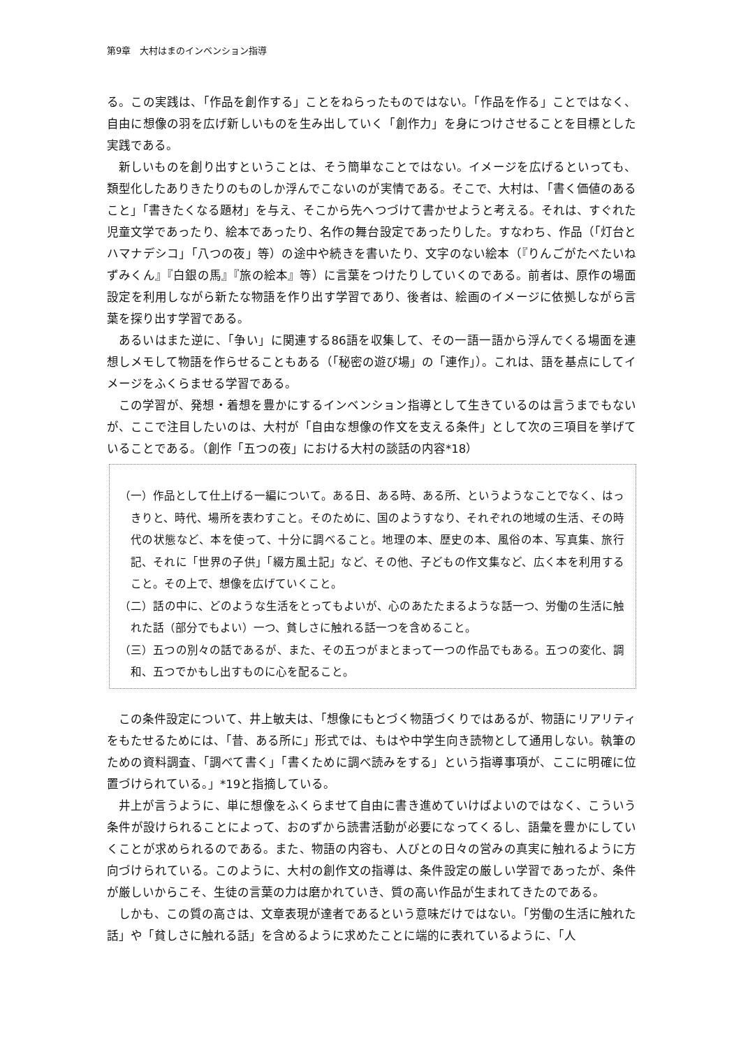第9章　大村はまのインベンション指導
る。この実践は、「作品を創作する」ことをねらったものではない。「作品を作る」ことではなく、自由に想像の羽を広げ新しいものを生み出していく「創作力」を身につけさせることを目標とした実践である。
新しいものを創り出すということは、そう簡単なことではない。イメージを広げるといっても、類型化したありきたりのものしか浮んでこないのが実情である。そこで、大村は、「書く価値のあること」「書きたくなる題材」を与え、そこから先へつづけて書かせようと考える。それは、すぐれた児童文学であったり、絵本であったり、名作の舞台設定であったりした。すなわち、作品（「灯台とハマナデシコ」「八つの夜」等）の途中や続きを書いたり、文字のない絵本（『りんごがたべたいねずみくん』『白銀の馬』『旅の絵本』等）に言葉をつけたりしていくのである。前者は、原作の場面設定を利用しながら新たな物語を作り出す学習であり、後者は、絵画のイメージに依拠しながら言葉を探り出す学習である。
あるいはまた逆に、「争い」に関連する86語を収集して、その一語一語から浮んでくる場面を連想しメモして物語を作らせることもある（「秘密の遊び場」の「連作」）。これは、語を基点にしてイメージをふくらませる学習である。
この学習が、発想・着想を豊かにするインベンション指導として生きているのは言うまでもないが、ここで注目したいのは、大村が「自由な想像の作文を支える条件」として次の三項目を挙げていることである。（創作「五つの夜」における大村の談話の内容*18）
（一）作品として仕上げる一編について。ある日、ある時、ある所、というようなことでなく、はっきりと、時代、場所を表わすこと。そのために、国のようすなり、それぞれの地域の生活、その時代の状態など、本を使って、十分に調べること。地理の本、歴史の本、風俗の本、写真集、旅行記、それに「世界の子供」「綴方風土記」など、その他、子どもの作文集など、広く本を利用すること。その上で、想像を広げていくこと。
（二）話の中に、どのような生活をとってもよいが、心のあたたまるような話一つ、労働の生活に触れた話（部分でもよい）一つ、貧しさに触れる話一つを含めること。
（三）五つの別々の話であるが、また、その五つがまとまって一つの作品でもある。五つの変化、調和、五つでかもし出すものに心を配ること。
この条件設定について、井上敏夫は、「想像にもとづく物語づくりではあるが、物語にリアリティをもたせるためには、「昔、ある所に」形式では、もはや中学生向き読物として通用しない。執筆のための資料調査、「調べて書く」「書くために調べ読みをする」という指導事項が、ここに明確に位置づけられている。」*19と指摘している。
井上が言うように、単に想像をふくらませて自由に書き進めていけばよいのではなく、こういう条件が設けられることによって、おのずから読書活動が必要になってくるし、語彙を豊かにしていくことが求められるのである。また、物語の内容も、人びとの日々の営みの真実に触れるように方向づけられている。このように、大村の創作文の指導は、条件設定の厳しい学習であったが、条件が厳しいからこそ、生徒の言葉の力は磨かれていき、質の高い作品が生まれてきたのである。
しかも、この質の高さは、文章表現が達者であるという意味だけではない。「労働の生活に触れた話」や「貧しさに触れる話」を含めるように求めたことに端的に表れているように、「人